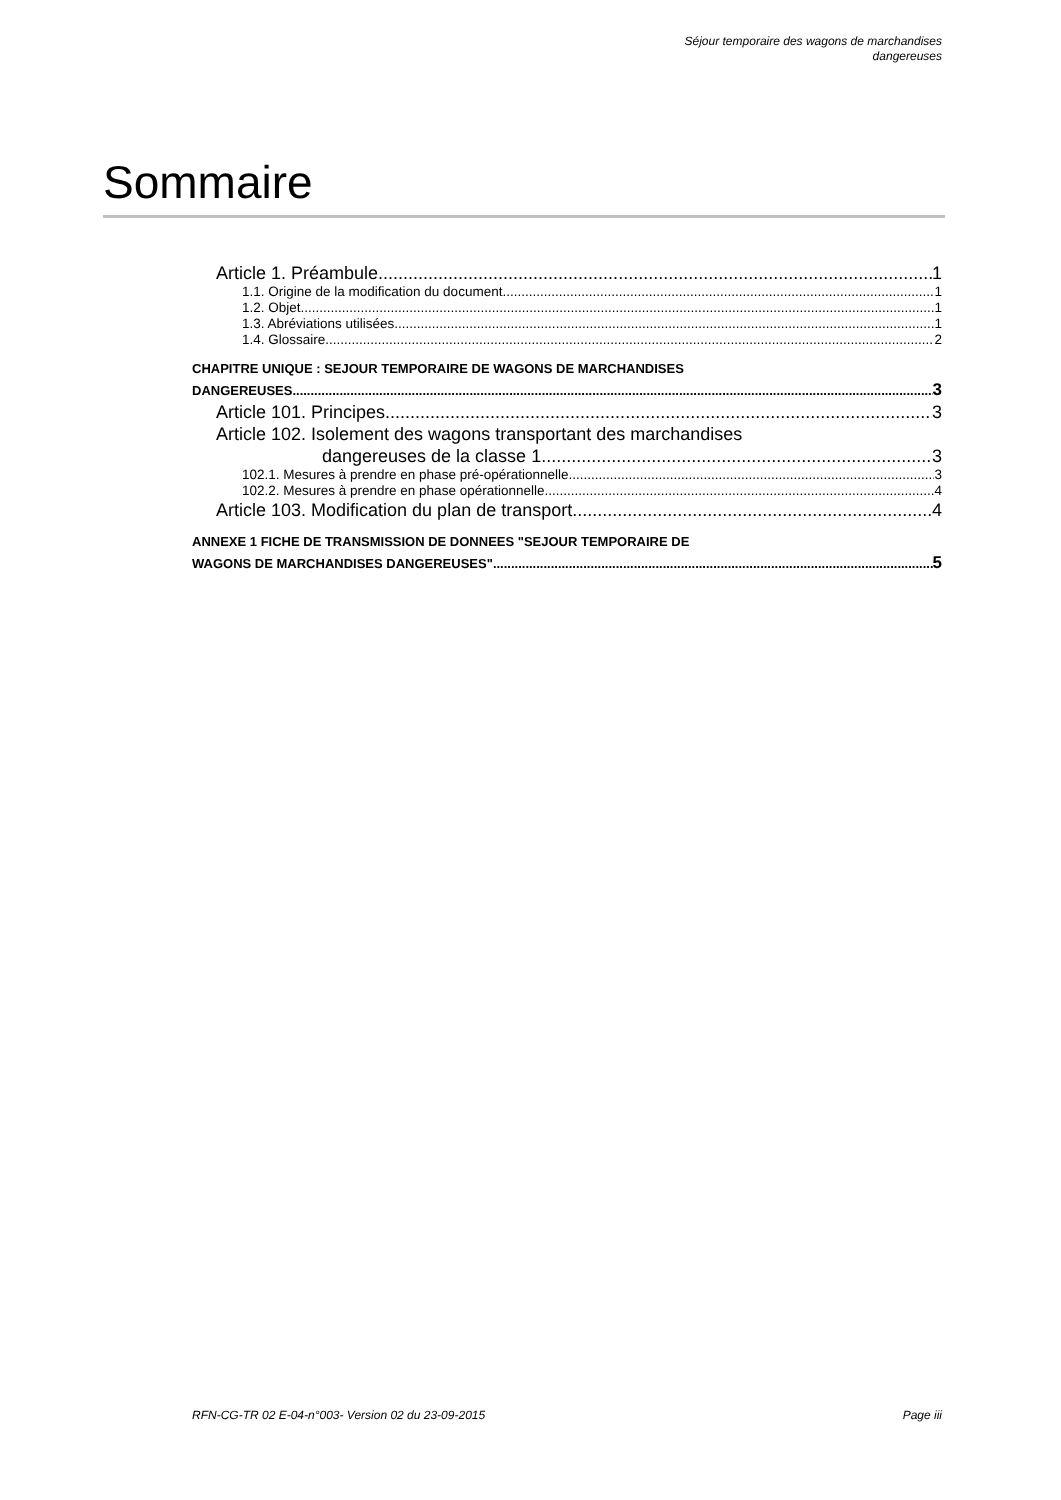Séjour temporaire des wagons de marchandises
dangereuses
Sommaire
Article 1. Préambule 1
1.1. Origine de la modification du document 1
1.2. Objet 1
1.3. Abréviations utilisées 1
1.4. Glossaire 2
CHAPITRE UNIQUE : SEJOUR TEMPORAIRE DE WAGONS DE MARCHANDISES
DANGEREUSES 3
Article 101. Principes 3
Article 102. Isolement des wagons transportant des marchandises
dangereuses de la classe 1 3
102.1. Mesures à prendre en phase pré-opérationnelle 3
102.2. Mesures à prendre en phase opérationnelle 4
Article 103. Modification du plan de transport 4
ANNEXE 1 FICHE DE TRANSMISSION DE DONNEES "SEJOUR TEMPORAIRE DE
WAGONS DE MARCHANDISES DANGEREUSES" 5
RFN-CG-TR 02 E-04-n°003- Version 02 du 23-09-2015 Page iii